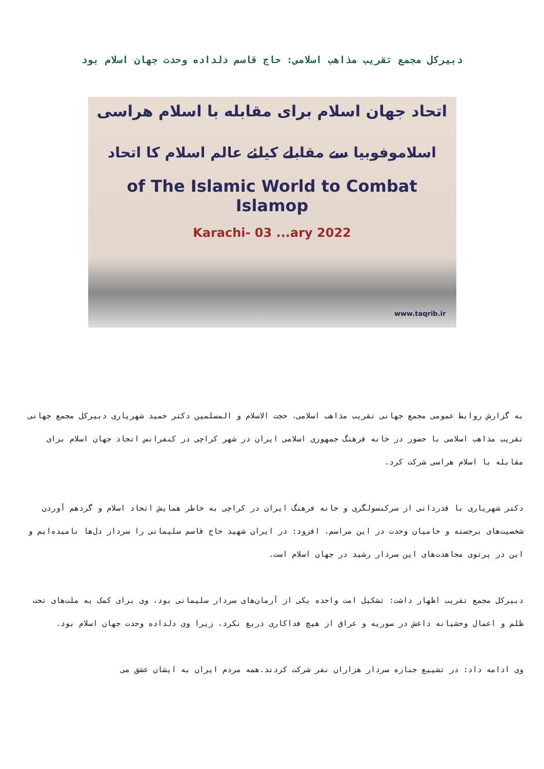دبیرکل مجمع تقریب مذاهب اسلامی: حاج قاسم دلداده وحدت جهان اسلام بود
اتحاد جهان اسلام برای مقابله با اسلام هراسی
اسلاموفوبیا سے مقابلے کیلئے عالم اسلام کا اتحاد
of The Islamic World to Combat Islamop
Karachi- 03 ...ary 2022
www.taqrib.ir
به گزارش روابط عمومی مجمع جهانی تقریب مذاهب اسلامی، حجت الاسلام و المسلمین دکتر حمید شهریاری دبیرکل مجمع جهانی تقریب مذاهب اسلامی با حضور در خانه فرهنگ جمهوری اسلامی ایران در شهر کراچی در کنفرانس اتحاد جهان اسلام برای مقابله با اسلام هراسی شرکت کرد.
دکتر شهریاری با قدردانی از سرکنسولگری و خانه فرهنگ ایران در کراچی به خاطر همایش اتحاد اسلام و گردهم آوردن شخصیت‌های برجسته و حامیان وحدت در این مراسم، افزود: در ایران شهید حاج قاسم سلیمانی را سردار دل‌ها نامیده‌ایم و این در پرتوی مجاهدت‌های این سردار رشید در جهان اسلام است.
دبیرکل مجمع تقریب اظهار داشت: تشکیل امت واحده یکی از آرمان‌های سردار سلیمانی بود، وی برای کمک به ملت‌های تحت ظلم و اعمال وحشیانه داعش در سوریه و عراق از هیچ فداکاری دریغ نکرد، زیرا وی دلداده وحدت جهان اسلام بود.
وی ادامه داد: در تشییع جنازه سردار هزاران نفر شرکت کردند.همه مردم ایران به ایشان عشق می